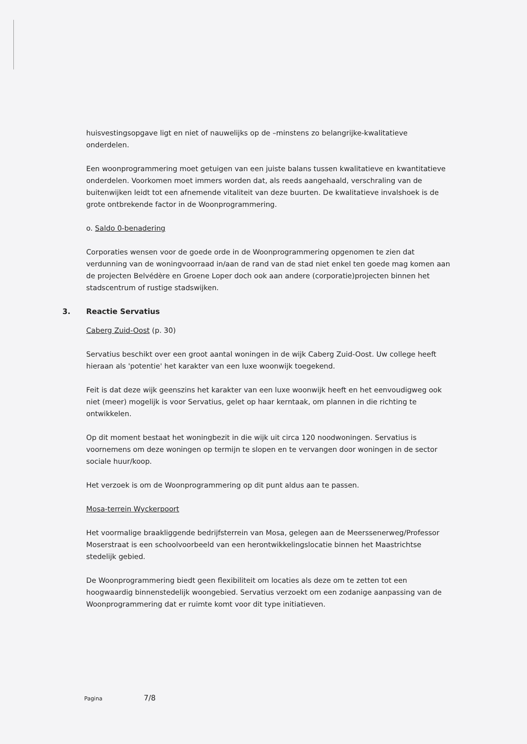huisvestingsopgave ligt en niet of nauwelijks op de –minstens zo belangrijke-kwalitatieve onderdelen.
Een woonprogrammering moet getuigen van een juiste balans tussen kwalitatieve en kwantitatieve onderdelen. Voorkomen moet immers worden dat, als reeds aangehaald, verschraling van de buitenwijken leidt tot een afnemende vitaliteit van deze buurten. De kwalitatieve invalshoek is de grote ontbrekende factor in de Woonprogrammering.
o. Saldo 0-benadering
Corporaties wensen voor de goede orde in de Woonprogrammering opgenomen te zien dat verdunning van de woningvoorraad in/aan de rand van de stad niet enkel ten goede mag komen aan de projecten Belvédère en Groene Loper doch ook aan andere (corporatie)projecten binnen het stadscentrum of rustige stadswijken.
3. Reactie Servatius
Caberg Zuid-Oost (p. 30)
Servatius beschikt over een groot aantal woningen in de wijk Caberg Zuid-Oost. Uw college heeft hieraan als 'potentie' het karakter van een luxe woonwijk toegekend.
Feit is dat deze wijk geenszins het karakter van een luxe woonwijk heeft en het eenvoudigweg ook niet (meer) mogelijk is voor Servatius, gelet op haar kerntaak, om plannen in die richting te ontwikkelen.
Op dit moment bestaat het woningbezit in die wijk uit circa 120 noodwoningen. Servatius is voornemens om deze woningen op termijn te slopen en te vervangen door woningen in de sector sociale huur/koop.
Het verzoek is om de Woonprogrammering op dit punt aldus aan te passen.
Mosa-terrein Wyckerpoort
Het voormalige braakliggende bedrijfsterrein van Mosa, gelegen aan de Meerssenerweg/Professor Moserstraat is een schoolvoorbeeld van een herontwikkelingslocatie binnen het Maastrichtse stedelijk gebied.
De Woonprogrammering biedt geen flexibiliteit om locaties als deze om te zetten tot een hoogwaardig binnenstedelijk woongebied. Servatius verzoekt om een zodanige aanpassing van de Woonprogrammering dat er ruimte komt voor dit type initiatieven.
Pagina 7/8